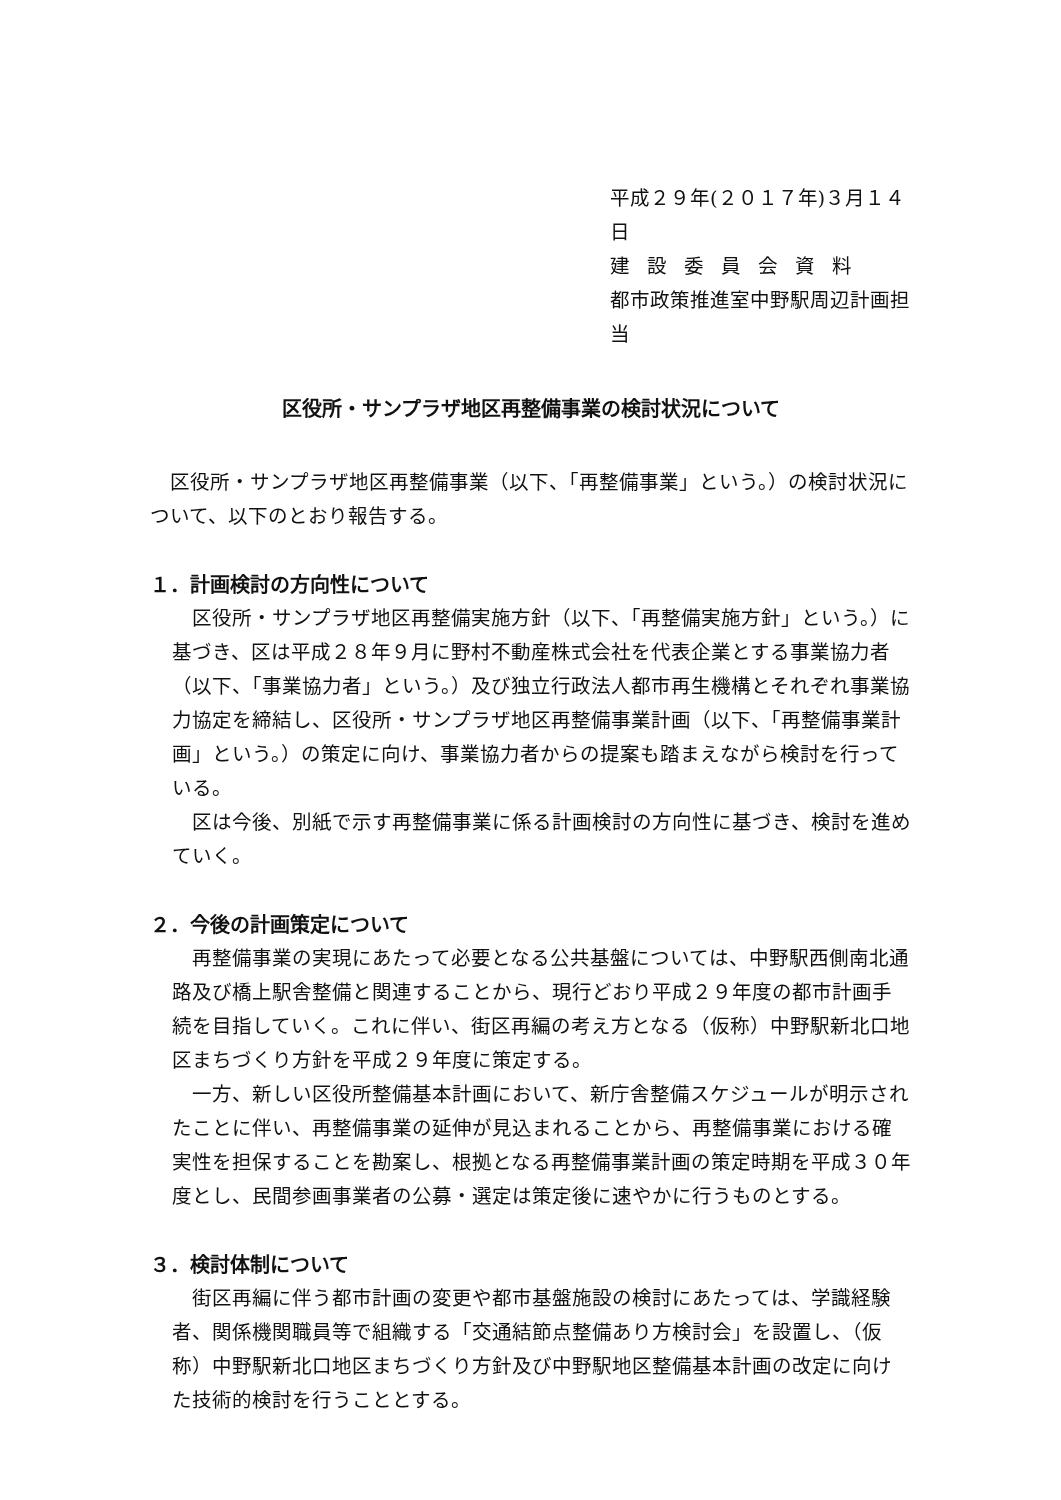平成２９年(２０１７年)３月１４日
建設委員会資料
都市政策推進室中野駅周辺計画担当
区役所・サンプラザ地区再整備事業の検討状況について
　区役所・サンプラザ地区再整備事業（以下、「再整備事業」という。）の検討状況について、以下のとおり報告する。
１．計画検討の方向性について
　区役所・サンプラザ地区再整備実施方針（以下、「再整備実施方針」という。）に基づき、区は平成２８年９月に野村不動産株式会社を代表企業とする事業協力者（以下、「事業協力者」という。）及び独立行政法人都市再生機構とそれぞれ事業協力協定を締結し、区役所・サンプラザ地区再整備事業計画（以下、「再整備事業計画」という。）の策定に向け、事業協力者からの提案も踏まえながら検討を行っている。
　区は今後、別紙で示す再整備事業に係る計画検討の方向性に基づき、検討を進めていく。
２．今後の計画策定について
　再整備事業の実現にあたって必要となる公共基盤については、中野駅西側南北通路及び橋上駅舎整備と関連することから、現行どおり平成２９年度の都市計画手続を目指していく。これに伴い、街区再編の考え方となる（仮称）中野駅新北口地区まちづくり方針を平成２９年度に策定する。
　一方、新しい区役所整備基本計画において、新庁舎整備スケジュールが明示されたことに伴い、再整備事業の延伸が見込まれることから、再整備事業における確実性を担保することを勘案し、根拠となる再整備事業計画の策定時期を平成３０年度とし、民間参画事業者の公募・選定は策定後に速やかに行うものとする。
３．検討体制について
　街区再編に伴う都市計画の変更や都市基盤施設の検討にあたっては、学識経験者、関係機関職員等で組織する「交通結節点整備あり方検討会」を設置し、（仮称）中野駅新北口地区まちづくり方針及び中野駅地区整備基本計画の改定に向けた技術的検討を行うこととする。